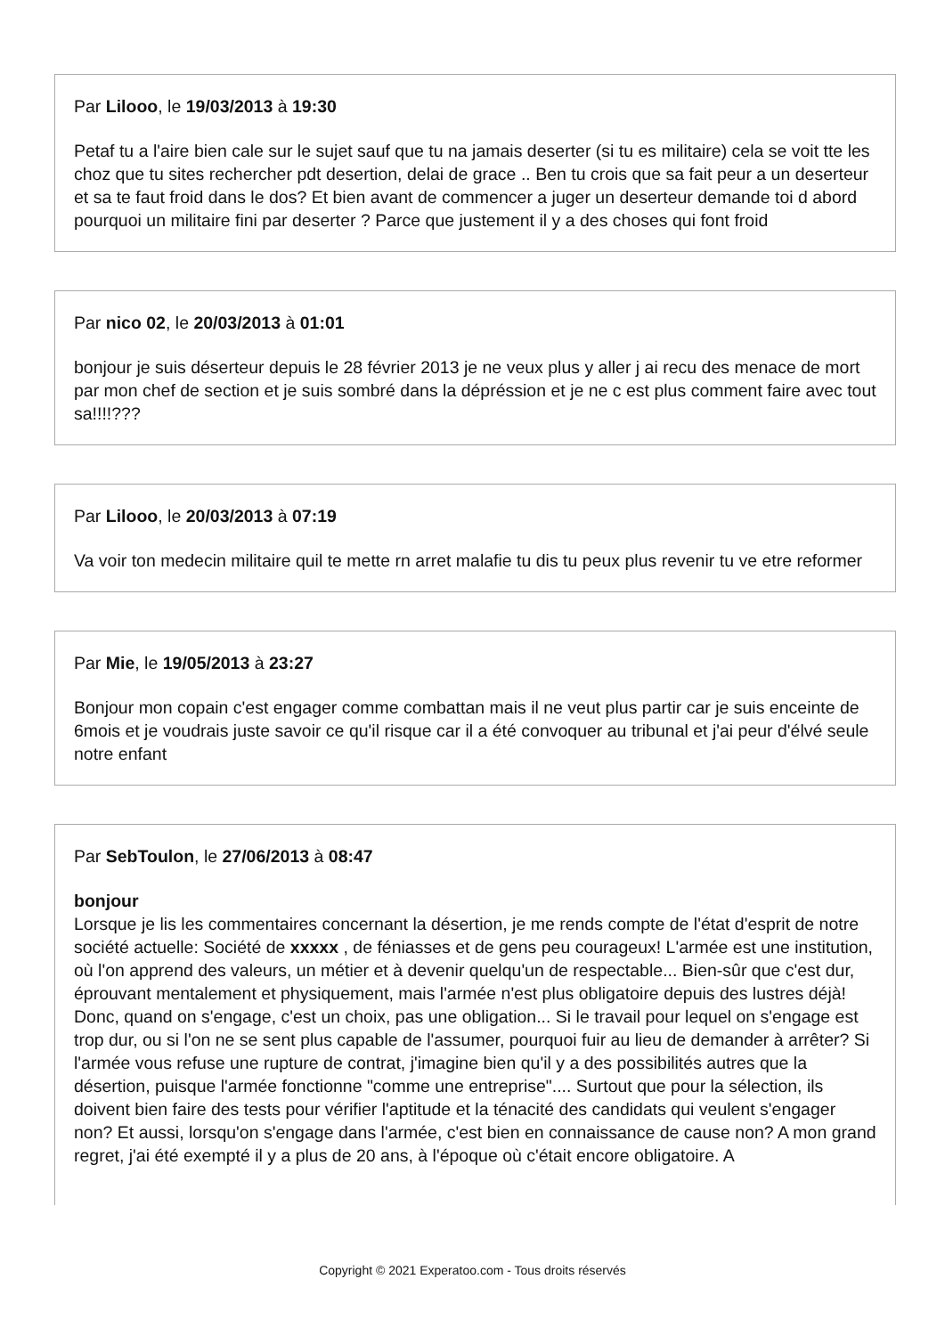Par Lilooo, le 19/03/2013 à 19:30
Petaf tu a l'aire bien cale sur le sujet sauf que tu na jamais deserter (si tu es militaire) cela se voit tte les choz que tu sites rechercher pdt desertion, delai de grace .. Ben tu crois que sa fait peur a un deserteur et sa te faut froid dans le dos? Et bien avant de commencer a juger un deserteur demande toi d abord pourquoi un militaire fini par deserter ? Parce que justement il y a des choses qui font froid
Par nico 02, le 20/03/2013 à 01:01
bonjour je suis déserteur depuis le 28 février 2013 je ne veux plus y aller j ai recu des menace de mort par mon chef de section et je suis sombré dans la dépréssion et je ne c est plus comment faire avec tout sa!!!!???
Par Lilooo, le 20/03/2013 à 07:19
Va voir ton medecin militaire quil te mette rn arret malafie tu dis tu peux plus revenir tu ve etre reformer
Par Mie, le 19/05/2013 à 23:27
Bonjour mon copain c'est engager comme combattan mais il ne veut plus partir car je suis enceinte de 6mois et je voudrais juste savoir ce qu'il risque car il a été convoquer au tribunal et j'ai peur d'élvé seule notre enfant
Par SebToulon, le 27/06/2013 à 08:47
bonjour
Lorsque je lis les commentaires concernant la désertion, je me rends compte de l'état d'esprit de notre société actuelle: Société de xxxxx , de féniasses et de gens peu courageux! L'armée est une institution, où l'on apprend des valeurs, un métier et à devenir quelqu'un de respectable... Bien-sûr que c'est dur, éprouvant mentalement et physiquement, mais l'armée n'est plus obligatoire depuis des lustres déjà! Donc, quand on s'engage, c'est un choix, pas une obligation... Si le travail pour lequel on s'engage est trop dur, ou si l'on ne se sent plus capable de l'assumer, pourquoi fuir au lieu de demander à arrêter? Si l'armée vous refuse une rupture de contrat, j'imagine bien qu'il y a des possibilités autres que la désertion, puisque l'armée fonctionne "comme une entreprise".... Surtout que pour la sélection, ils doivent bien faire des tests pour vérifier l'aptitude et la ténacité des candidats qui veulent s'engager non? Et aussi, lorsqu'on s'engage dans l'armée, c'est bien en connaissance de cause non? A mon grand regret, j'ai été exempté il y a plus de 20 ans, à l'époque où c'était encore obligatoire. A
Copyright © 2021 Experatoo.com - Tous droits réservés